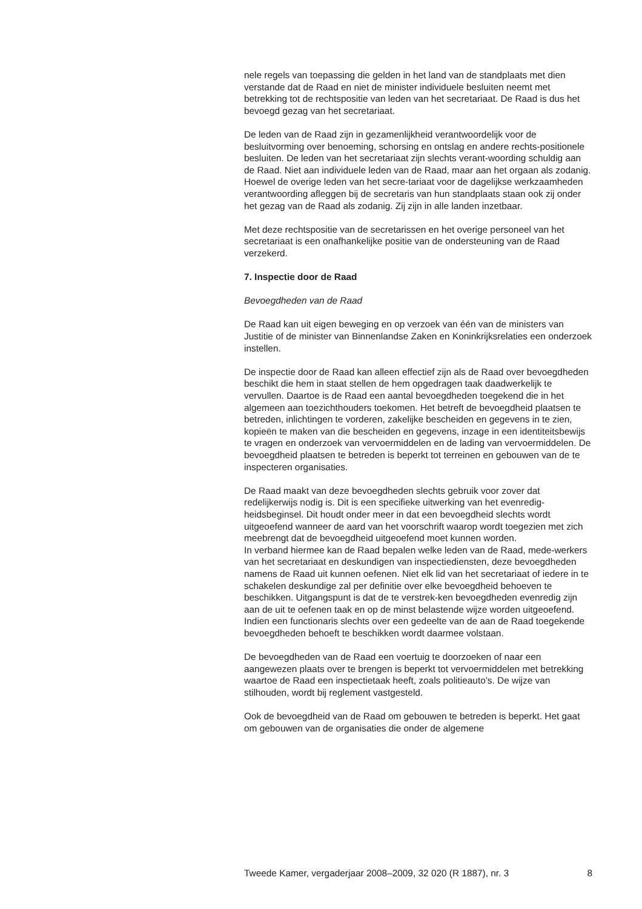nele regels van toepassing die gelden in het land van de standplaats met dien verstande dat de Raad en niet de minister individuele besluiten neemt met betrekking tot de rechtspositie van leden van het secretariaat. De Raad is dus het bevoegd gezag van het secretariaat.
De leden van de Raad zijn in gezamenlijkheid verantwoordelijk voor de besluitvorming over benoeming, schorsing en ontslag en andere rechts-positionele besluiten. De leden van het secretariaat zijn slechts verant-woording schuldig aan de Raad. Niet aan individuele leden van de Raad, maar aan het orgaan als zodanig. Hoewel de overige leden van het secre-tariaat voor de dagelijkse werkzaamheden verantwoording afleggen bij de secretaris van hun standplaats staan ook zij onder het gezag van de Raad als zodanig. Zij zijn in alle landen inzetbaar.
Met deze rechtspositie van de secretarissen en het overige personeel van het secretariaat is een onafhankelijke positie van de ondersteuning van de Raad verzekerd.
7. Inspectie door de Raad
Bevoegdheden van de Raad
De Raad kan uit eigen beweging en op verzoek van één van de ministers van Justitie of de minister van Binnenlandse Zaken en Koninkrijksrelaties een onderzoek instellen.
De inspectie door de Raad kan alleen effectief zijn als de Raad over bevoegdheden beschikt die hem in staat stellen de hem opgedragen taak daadwerkelijk te vervullen. Daartoe is de Raad een aantal bevoegdheden toegekend die in het algemeen aan toezichthouders toekomen. Het betreft de bevoegdheid plaatsen te betreden, inlichtingen te vorderen, zakelijke bescheiden en gegevens in te zien, kopieën te maken van die bescheiden en gegevens, inzage in een identiteitsbewijs te vragen en onderzoek van vervoermiddelen en de lading van vervoermiddelen. De bevoegdheid plaatsen te betreden is beperkt tot terreinen en gebouwen van de te inspecteren organisaties.
De Raad maakt van deze bevoegdheden slechts gebruik voor zover dat redelijkerwijs nodig is. Dit is een specifieke uitwerking van het evenredig-heidsbeginsel. Dit houdt onder meer in dat een bevoegdheid slechts wordt uitgeoefend wanneer de aard van het voorschrift waarop wordt toegezien met zich meebrengt dat de bevoegdheid uitgeoefend moet kunnen worden.
In verband hiermee kan de Raad bepalen welke leden van de Raad, mede-werkers van het secretariaat en deskundigen van inspectiediensten, deze bevoegdheden namens de Raad uit kunnen oefenen. Niet elk lid van het secretariaat of iedere in te schakelen deskundige zal per definitie over elke bevoegdheid behoeven te beschikken. Uitgangspunt is dat de te verstrek-ken bevoegdheden evenredig zijn aan de uit te oefenen taak en op de minst belastende wijze worden uitgeoefend. Indien een functionaris slechts over een gedeelte van de aan de Raad toegekende bevoegdheden behoeft te beschikken wordt daarmee volstaan.
De bevoegdheden van de Raad een voertuig te doorzoeken of naar een aangewezen plaats over te brengen is beperkt tot vervoermiddelen met betrekking waartoe de Raad een inspectietaak heeft, zoals politieauto’s. De wijze van stilhouden, wordt bij reglement vastgesteld.
Ook de bevoegdheid van de Raad om gebouwen te betreden is beperkt. Het gaat om gebouwen van de organisaties die onder de algemene
Tweede Kamer, vergaderjaar 2008–2009, 32 020 (R 1887), nr. 3 8